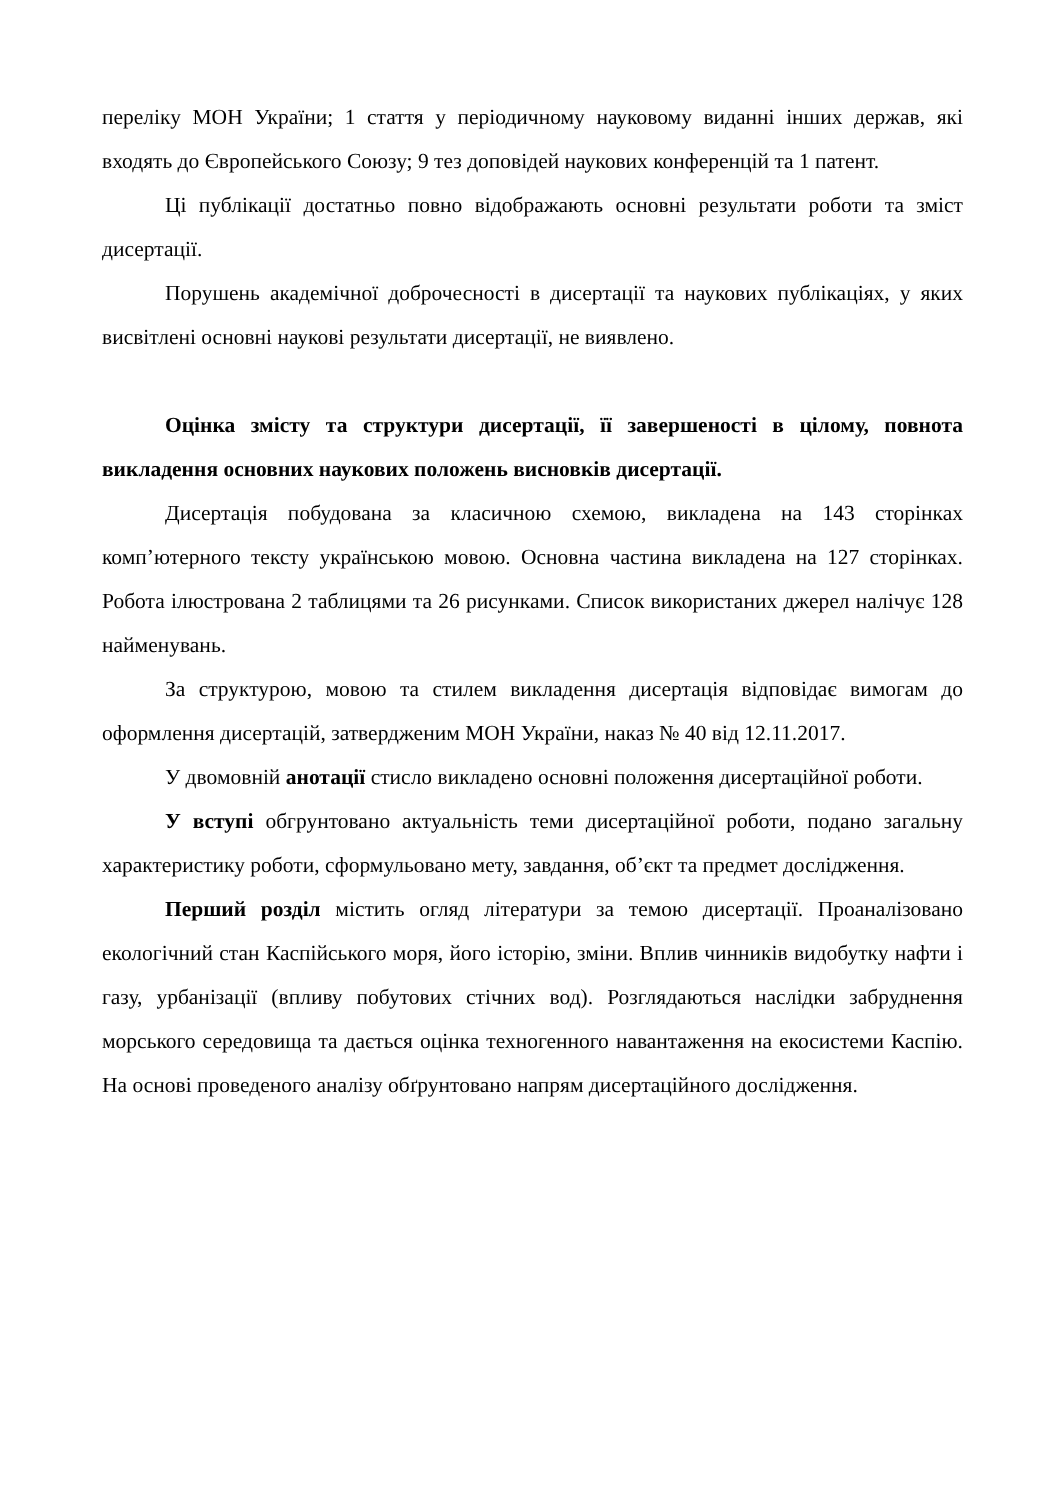переліку МОН України; 1 стаття у періодичному науковому виданні інших держав, які входять до Європейського Союзу; 9 тез доповідей наукових конференцій та 1 патент.
Ці публікації достатньо повно відображають основні результати роботи та зміст дисертації.
Порушень академічної доброчесності в дисертації та наукових публікаціях, у яких висвітлені основні наукові результати дисертації, не виявлено.
Оцінка змісту та структури дисертації, її завершеності в цілому, повнота викладення основних наукових положень висновків дисертації.
Дисертація побудована за класичною схемою, викладена на 143 сторінках комп’ютерного тексту українською мовою. Основна частина викладена на 127 сторінках. Робота ілюстрована 2 таблицями та 26 рисунками. Список використаних джерел налічує 128 найменувань.
За структурою, мовою та стилем викладення дисертація відповідає вимогам до оформлення дисертацій, затвердженим МОН України, наказ № 40 від 12.11.2017.
У двомовній анотації стисло викладено основні положення дисертаційної роботи.
У вступі обгрунтовано актуальність теми дисертаційної роботи, подано загальну характеристику роботи, сформульовано мету, завдання, об’єкт та предмет дослідження.
Перший розділ містить огляд літератури за темою дисертації. Проаналізовано екологічний стан Каспійського моря, його історію, зміни. Вплив чинників видобутку нафти і газу, урбанізації (впливу побутових стічних вод). Розглядаються наслідки забруднення морського середовища та дається оцінка техногенного навантаження на екосистеми Каспію. На основі проведеного аналізу обґрунтовано напрям дисертаційного дослідження.